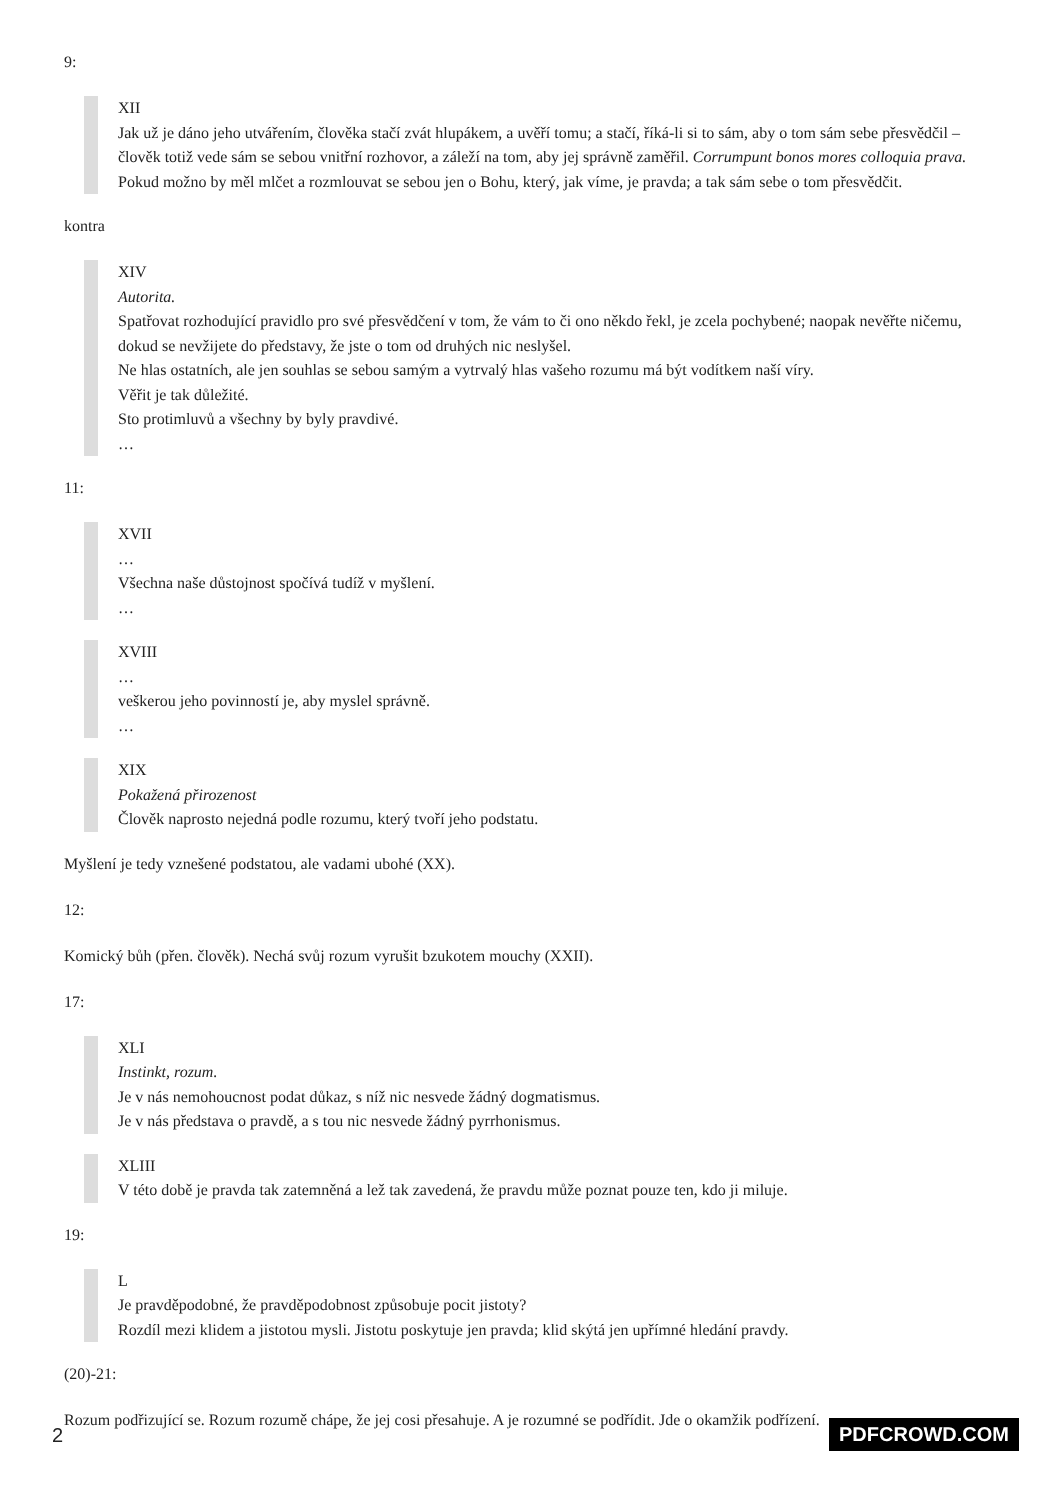9:
XII
Jak už je dáno jeho utvářením, člověka stačí zvát hlupákem, a uvěří tomu; a stačí, říká-li si to sám, aby o tom sám sebe přesvědčil – člověk totiž vede sám se sebou vnitřní rozhovor, a záleží na tom, aby jej správně zaměřil. Corrumpunt bonos mores colloquia prava. Pokud možno by měl mlčet a rozmlouvat se sebou jen o Bohu, který, jak víme, je pravda; a tak sám sebe o tom přesvědčit.
kontra
XIV
Autorita.
Spatřovat rozhodující pravidlo pro své přesvědčení v tom, že vám to či ono někdo řekl, je zcela pochybené; naopak nevěřte ničemu, dokud se nevžijete do představy, že jste o tom od druhých nic neslyšel.
Ne hlas ostatních, ale jen souhlas se sebou samým a vytrvalý hlas vašeho rozumu má být vodítkem naší víry.
Věřit je tak důležité.
Sto protimluvů a všechny by byly pravdivé.
…
11:
XVII
…
Všechna naše důstojnost spočívá tudíž v myšlení.
…
XVIII
…
veškerou jeho povinností je, aby myslel správně.
…
XIX
Pokažená přirozenost
Člověk naprosto nejedná podle rozumu, který tvoří jeho podstatu.
Myšlení je tedy vznešené podstatou, ale vadami ubohé (XX).
12:
Komický bůh (přen. člověk). Nechá svůj rozum vyrušit bzukotem mouchy (XXII).
17:
XLI
Instinkt, rozum.
Je v nás nemohoucnost podat důkaz, s níž nic nesvede žádný dogmatismus.
Je v nás představa o pravdě, a s tou nic nesvede žádný pyrrhonismus.
XLIII
V této době je pravda tak zatemněná a lež tak zavedená, že pravdu může poznat pouze ten, kdo ji miluje.
19:
L
Je pravděpodobné, že pravděpodobnost způsobuje pocit jistoty?
Rozdíl mezi klidem a jistotou mysli. Jistotu poskytuje jen pravda; klid skýtá jen upřímné hledání pravdy.
(20)-21:
Rozum podřizující se. Rozum rozumě chápe, že jej cosi přesahuje. A je rozumné se podřídit. Jde o okamžik podřízení.
2 PDFCROWD.COM